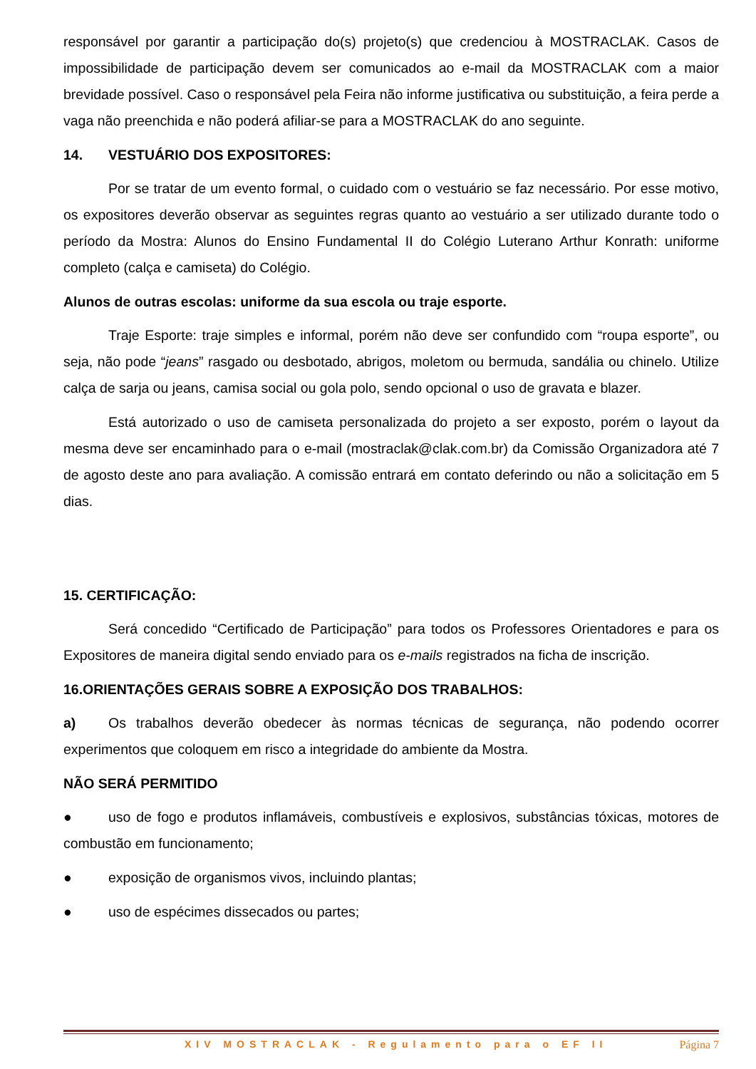responsável por garantir a participação do(s) projeto(s) que credenciou à MOSTRACLAK. Casos de impossibilidade de participação devem ser comunicados ao e-mail da MOSTRACLAK com a maior brevidade possível. Caso o responsável pela Feira não informe justificativa ou substituição, a feira perde a vaga não preenchida e não poderá afiliar-se para a MOSTRACLAK do ano seguinte.
14. VESTUÁRIO DOS EXPOSITORES:
Por se tratar de um evento formal, o cuidado com o vestuário se faz necessário. Por esse motivo, os expositores deverão observar as seguintes regras quanto ao vestuário a ser utilizado durante todo o período da Mostra: Alunos do Ensino Fundamental II do Colégio Luterano Arthur Konrath: uniforme completo (calça e camiseta) do Colégio.
Alunos de outras escolas: uniforme da sua escola ou traje esporte.
Traje Esporte: traje simples e informal, porém não deve ser confundido com “roupa esporte”, ou seja, não pode “jeans” rasgado ou desbotado, abrigos, moletom ou bermuda, sandália ou chinelo. Utilize calça de sarja ou jeans, camisa social ou gola polo, sendo opcional o uso de gravata e blazer.
Está autorizado o uso de camiseta personalizada do projeto a ser exposto, porém o layout da mesma deve ser encaminhado para o e-mail (mostraclak@clak.com.br) da Comissão Organizadora até 7 de agosto deste ano para avaliação. A comissão entrará em contato deferindo ou não a solicitação em 5 dias.
15. CERTIFICAÇÃO:
Será concedido “Certificado de Participação” para todos os Professores Orientadores e para os Expositores de maneira digital sendo enviado para os e-mails registrados na ficha de inscrição.
16.ORIENTAÇÕES GERAIS SOBRE A EXPOSIÇÃO DOS TRABALHOS:
a) Os trabalhos deverão obedecer às normas técnicas de segurança, não podendo ocorrer experimentos que coloquem em risco a integridade do ambiente da Mostra.
NÃO SERÁ PERMITIDO
● uso de fogo e produtos inflamáveis, combustíveis e explosivos, substâncias tóxicas, motores de combustão em funcionamento;
● exposição de organismos vivos, incluindo plantas;
● uso de espécimes dissecados ou partes;
XIV MOSTRACLAK - Regulamento para o EF II Página 7